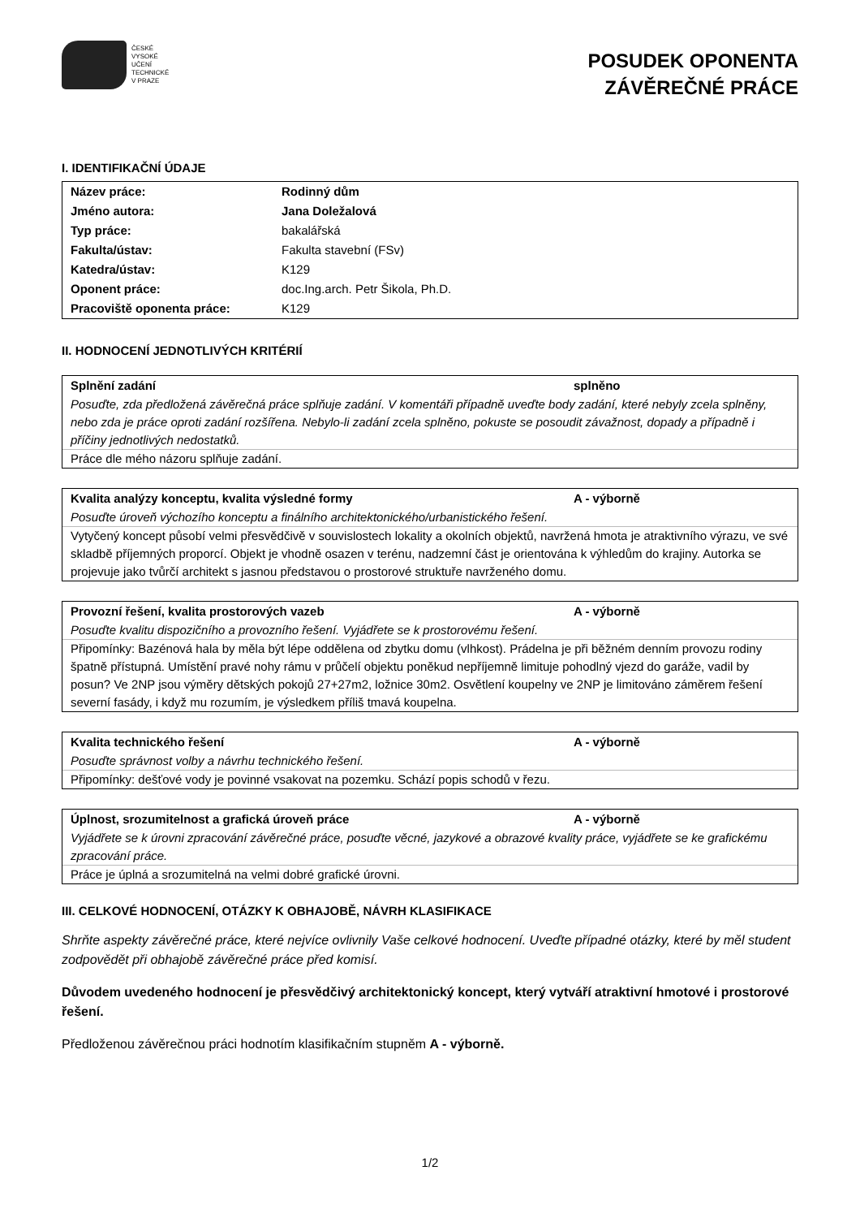ČESKÉ
VYSOKÉ
UČENÍ
TECHNICKÉ
V PRAZE
POSUDEK OPONENTA
ZÁVĚREČNÉ PRÁCE
I. IDENTIFIKAČNÍ ÚDAJE
| Název práce: | Rodinný dům |
| Jméno autora: | Jana Doležalová |
| Typ práce: | bakalářská |
| Fakulta/ústav: | Fakulta stavební (FSv) |
| Katedra/ústav: | K129 |
| Oponent práce: | doc.Ing.arch. Petr Šikola, Ph.D. |
| Pracoviště oponenta práce: | K129 |
II. HODNOCENÍ JEDNOTLIVÝCH KRITÉRIÍ
Splnění zadání splněno
Posuďte, zda předložená závěrečná práce splňuje zadání. V komentáři případně uveďte body zadání, které nebyly zcela splněny, nebo zda je práce oproti zadání rozšířena. Nebylo-li zadání zcela splněno, pokuste se posoudit závažnost, dopady a případně i příčiny jednotlivých nedostatků.
Práce dle mého názoru splňuje zadání.
Kvalita analýzy konceptu, kvalita výsledné formy A - výborně
Posuďte úroveň výchozího konceptu a finálního architektonického/urbanistického řešení.
Vytyčený koncept působí velmi přesvědčivě v souvislostech lokality a okolních objektů, navržená hmota je atraktivního výrazu, ve své skladbě příjemných proporcí. Objekt je vhodně osazen v terénu, nadzemní část je orientována k výhledům do krajiny. Autorka se projevuje jako tvůrčí architekt s jasnou představou o prostorové struktuře navrženého domu.
Provozní řešení, kvalita prostorových vazeb A - výborně
Posuďte kvalitu dispozičního a provozního řešení. Vyjádřete se k prostorovému řešení.
Připomínky: Bazénová hala by měla být lépe oddělena od zbytku domu (vlhkost). Prádelna je při běžném denním provozu rodiny špatně přístupná. Umístění pravé nohy rámu v průčelí objektu poněkud nepříjemně limituje pohodlný vjezd do garáže, vadil by posun? Ve 2NP jsou výměry dětských pokojů 27+27m2, ložnice 30m2. Osvětlení koupelny ve 2NP je limitováno záměrem řešení severní fasády, i když mu rozumím, je výsledkem příliš tmavá koupelna.
Kvalita technického řešení A - výborně
Posuďte správnost volby a návrhu technického řešení.
Připomínky: dešťové vody je povinné vsakovat na pozemku. Schází popis schodů v řezu.
Úplnost, srozumitelnost a grafická úroveň práce A - výborně
Vyjádřete se k úrovni zpracování závěrečné práce, posuďte věcné, jazykové a obrazové kvality práce, vyjádřete se ke grafickému zpracování práce.
Práce je úplná a srozumitelná na velmi dobré grafické úrovni.
III. CELKOVÉ HODNOCENÍ, OTÁZKY K OBHAJOBĚ, NÁVRH KLASIFIKACE
Shrňte aspekty závěrečné práce, které nejvíce ovlivnily Vaše celkové hodnocení. Uveďte případné otázky, které by měl student zodpovědět při obhajobě závěrečné práce před komisí.
Důvodem uvedeného hodnocení je přesvědčivý architektonický koncept, který vytváří atraktivní hmotové i prostorové řešení.
Předloženou závěrečnou práci hodnotím klasifikačním stupněm A - výborně.
1/2